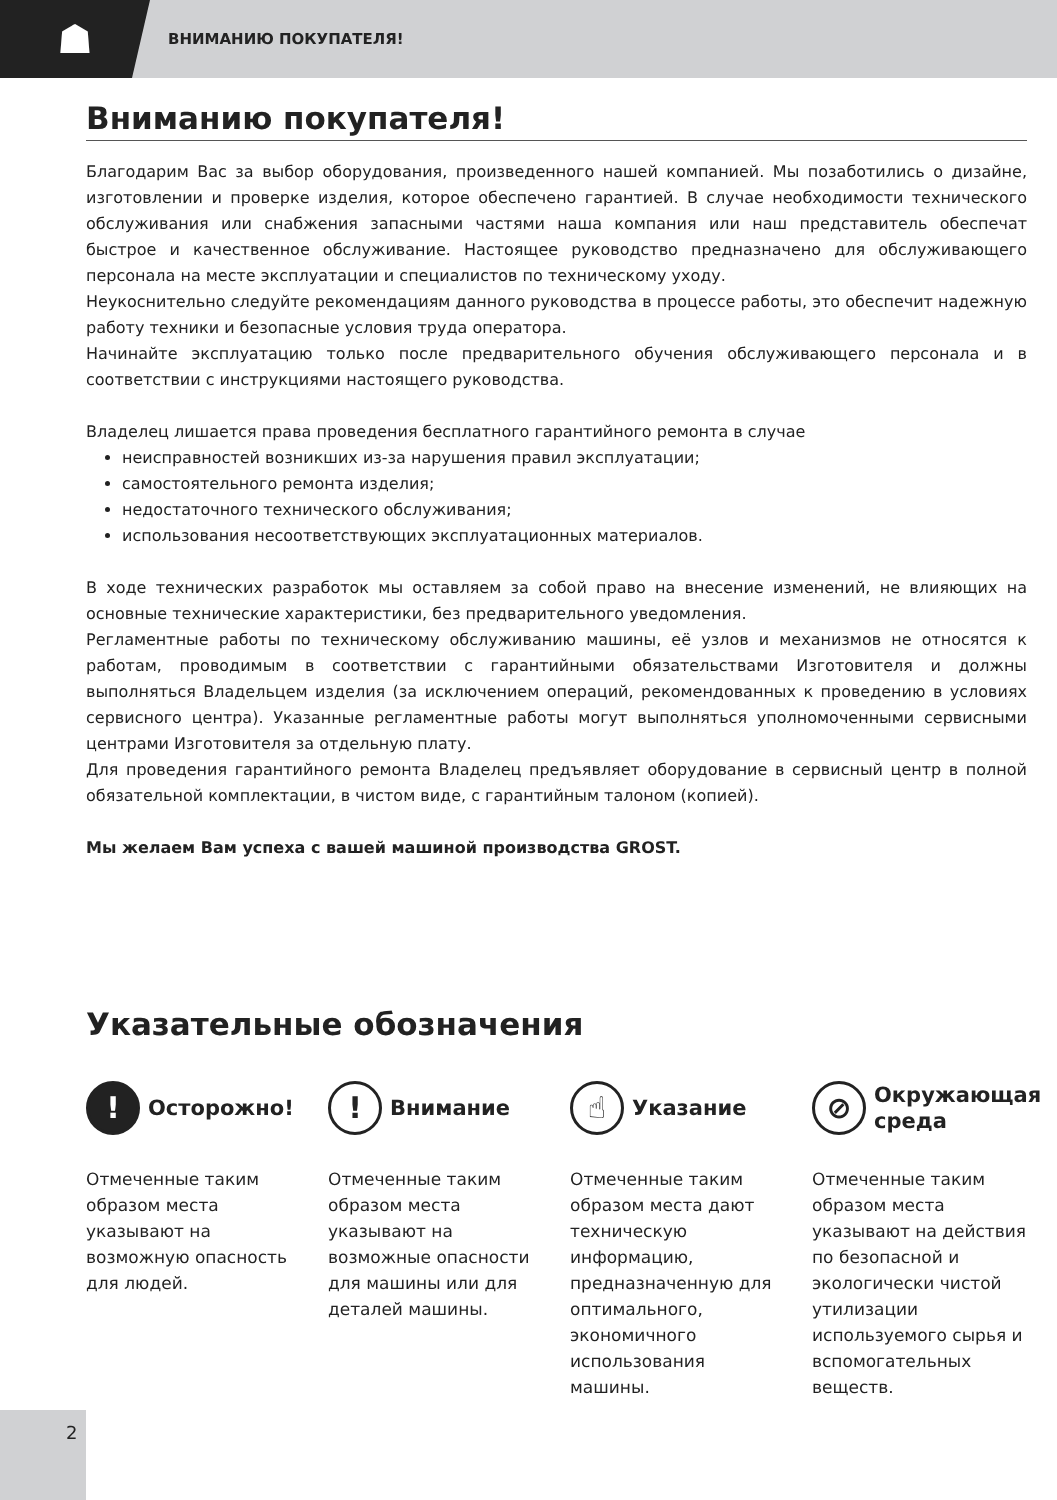☗
ВНИМАНИЮ ПОКУПАТЕЛЯ!
Вниманию покупателя!
Благодарим Вас за выбор оборудования, произведенного нашей компанией. Мы позаботились о дизайне, изготовлении и проверке изделия, которое обеспечено гарантией. В случае необходимости технического обслуживания или снабжения запасными частями наша компания или наш представитель обеспечат быстрое и качественное обслуживание. Настоящее руководство предназначено для обслуживающего персонала на месте эксплуатации и специалистов по техническому уходу.
Неукоснительно следуйте рекомендациям данного руководства в процессе работы, это обеспечит надежную работу техники и безопасные условия труда оператора.
Начинайте эксплуатацию только после предварительного обучения обслуживающего персонала и в соответствии с инструкциями настоящего руководства.
Владелец лишается права проведения бесплатного гарантийного ремонта в случае
неисправностей возникших из-за нарушения правил эксплуатации;
самостоятельного ремонта изделия;
недостаточного технического обслуживания;
использования несоответствующих эксплуатационных материалов.
В ходе технических разработок мы оставляем за собой право на внесение изменений, не влияющих на основные технические характеристики, без предварительного уведомления.
Регламентные работы по техническому обслуживанию машины, её узлов и механизмов не относятся к работам, проводимым в соответствии с гарантийными обязательствами Изготовителя и должны выполняться Владельцем изделия (за исключением операций, рекомендованных к проведению в условиях сервисного центра). Указанные регламентные работы могут выполняться уполномоченными сервисными центрами Изготовителя за отдельную плату.
Для проведения гарантийного ремонта Владелец предъявляет оборудование в сервисный центр в полной обязательной комплектации, в чистом виде, с гарантийным талоном (копией).
Мы желаем Вам успеха с вашей машиной производства GROST.
Указательные обозначения
!
Осторожно!
Отмеченные таким образом места указывают на возможную опасность для людей.
!
Внимание
Отмеченные таким образом места указывают на возможные опасности для машины или для деталей машины.
☝
Указание
Отмеченные таким образом места дают техническую информацию, предназначенную для оптимального, экономичного использования машины.
⊘
Окружающая среда
Отмеченные таким образом места указывают на действия по безопасной и экологически чистой утилизации используемого сырья и вспомогательных веществ.
2